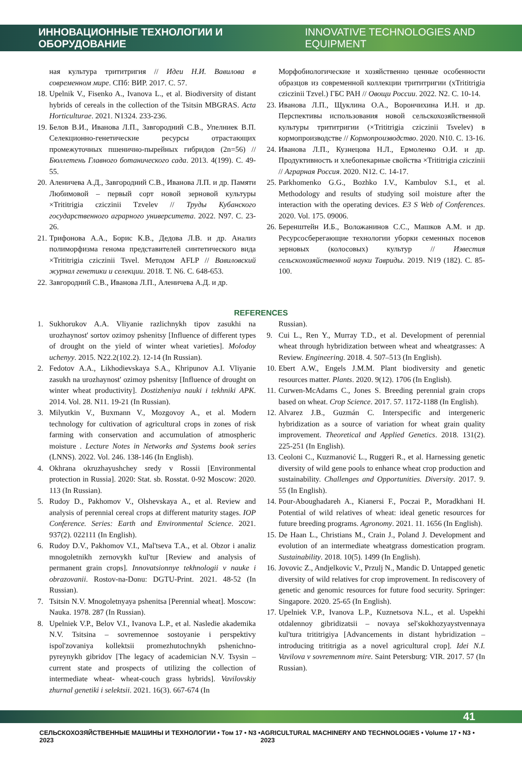ИННОВАЦИОННЫЕ ТЕХНОЛОГИИ И ОБОРУДОВАНИЕ INNOVATIVE TECHNOLOGIES AND EQUIPMENT
ная культура трититригия // Идеи Н.И. Вавилова в современном мире. СПб: ВИР. 2017. С. 57.
18. Upelnik V., Fisenko A., Ivanova L., et al. Biodiversity of distant hybrids of cereals in the collection of the Tsitsin MBGRAS. Acta Horticulturae. 2021. N1324. 233-236.
19. Белов В.И., Иванова Л.П., Завгородний С.В., Упелниек В.П. Селекционно-генетические ресурсы отрастающих промежуточных пшенично-пырейных гибридов (2n=56) // Бюллетень Главного ботанического сада. 2013. 4(199). С. 49-55.
20. Аленичева А.Д., Завгородний С.В., Иванова Л.П. и др. Памяти Любимовой – первый сорт новой зерновой культуры ×Trititrigia cziczinii Tzvelev // Труды Кубанского государственного аграрного университета. 2022. N97. С. 23-26.
21. Трифонова А.А., Борис К.В., Дедова Л.В. и др. Анализ полиморфизма генома представителей синтетического вида ×Trititrigia cziczinii Tsvel. Методом AFLP // Вавиловский журнал генетики и селекции. 2018. Т. N6. С. 648-653.
22. Завгородний С.В., Иванова Л.П., Аленичева А.Д. и др.
Морфобиологические и хозяйственно ценные особенности образцов из современной коллекции трититригии (хTrititrigia cziczinii Tzvel.) ГБС РАН // Овощи России. 2022. N2. С. 10-14.
23. Иванова Л.П., Щуклина О.А., Ворончихина И.Н. и др. Перспективы использования новой сельскохозяйственной культуры трититригии (×Trititrigia cziczinii Tsvelev) в кормопроизводстве // Кормопроизводство. 2020. N10. С. 13-16.
24. Иванова Л.П., Кузнецова Н.Л., Ермоленко О.И. и др. Продуктивность и хлебопекарные свойства ×Trititrigia cziczinii // Аграрная Россия. 2020. N12. С. 14-17.
25. Parkhomenko G.G., Bozhko I.V., Kambulov S.I., et al. Methodology and results of studying soil moisture after the interaction with the operating devices. E3 S Web of Conferences. 2020. Vol. 175. 09006.
26. Беренштейн И.Б., Воложанинов С.С., Машков А.М. и др. Ресурсосберегающие технологии уборки семенных посевов зерновых (колосовых) культур // Известия сельскохозяйственной науки Тавриды. 2019. N19 (182). С. 85-100.
REFERENCES
1. Sukhorukov A.A. Vliyanie razlichnykh tipov zasukhi na urozhaynost' sortov ozimoy pshenitsy [Influence of different types of drought on the yield of winter wheat varieties]. Molodoy uchenyy. 2015. N22.2(102.2). 12-14 (In Russian).
2. Fedotov A.A., Likhodievskaya S.A., Khripunov A.I. Vliyanie zasukh na urozhaynost' ozimoy pshenitsy [Influence of drought on winter wheat productivity]. Dostizheniya nauki i tekhniki APK. 2014. Vol. 28. N11. 19-21 (In Russian).
3. Milyutkin V., Buxmann V., Mozgovoy A., et al. Modern technology for cultivation of agricultural crops in zones of risk farming with conservation and accumulation of atmospheric moisture . Lecture Notes in Networks and Systems book series (LNNS). 2022. Vol. 246. 138-146 (In English).
4. Okhrana okruzhayushchey sredy v Rossii [Environmental protection in Russia]. 2020: Stat. sb. Rosstat. 0-92 Moscow: 2020. 113 (In Russian).
5. Rudoy D., Pakhomov V., Olshevskaya A., et al. Review and analysis of perennial cereal crops at different maturity stages. IOP Conference. Series: Earth and Environmental Science. 2021. 937(2). 022111 (In English).
6. Rudoy D.V., Pakhomov V.I., Mal'tseva T.A., et al. Obzor i analiz mnogoletnikh zernovykh kul'tur [Review and analysis of permanent grain crops]. Innovatsionnye tekhnologii v nauke i obrazovanii. Rostov-na-Donu: DGTU-Print. 2021. 48-52 (In Russian).
7. Tsitsin N.V. Mnogoletnyaya pshenitsa [Perennial wheat]. Moscow: Nauka. 1978. 287 (In Russian).
8. Upelniek V.P., Belov V.I., Ivanova L.P., et al. Nasledie akademika N.V. Tsitsina – sovremennoe sostoyanie i perspektivy ispol'zovaniya kollektsii promezhutochnykh pshenichno-pyreynykh gibridov [The legacy of academician N.V. Tsysin – current state and prospects of utilizing the collection of intermediate wheat- wheat-couch grass hybrids]. Vavilovskiy zhurnal genetiki i selektsii. 2021. 16(3). 667-674 (In
Russian).
9. Cui L., Ren Y., Murray T.D., et al. Development of perennial wheat through hybridization between wheat and wheatgrasses: A Review. Engineering. 2018. 4. 507–513 (In English).
10. Ebert A.W., Engels J.M.M. Plant biodiversity and genetic resources matter. Plants. 2020. 9(12). 1706 (In English).
11. Curwen-McAdams C., Jones S. Breeding perennial grain crops based on wheat. Crop Science. 2017. 57. 1172-1188 (In English).
12. Alvarez J.B., Guzmán C. Interspecific and intergeneric hybridization as a source of variation for wheat grain quality improvement. Theoretical and Applied Genetics. 2018. 131(2). 225-251 (In English).
13. Ceoloni C., Kuzmanović L., Ruggeri R., et al. Harnessing genetic diversity of wild gene pools to enhance wheat crop production and sustainability. Challenges and Opportunities. Diversity. 2017. 9. 55 (In English).
14. Pour-Aboughadareh A., Kianersi F., Poczai P., Moradkhani H. Potential of wild relatives of wheat: ideal genetic resources for future breeding programs. Agronomy. 2021. 11. 1656 (In English).
15. De Haan L., Christians M., Crain J., Poland J. Development and evolution of an intermediate wheatgrass domestication program. Sustainability. 2018. 10(5). 1499 (In English).
16. Jovovic Z., Andjelkovic V., Przulj N., Mandic D. Untapped genetic diversity of wild relatives for crop improvement. In rediscovery of genetic and genomic resources for future food security. Springer: Singapore. 2020. 25-65 (In English).
17. Upelniek V.P., Ivanova L.P., Kuznetsova N.L., et al. Uspekhi otdalennoy gibridizatsii – novaya sel'skokhozyaystvennaya kul'tura trititrigiya [Advancements in distant hybridization – introducing trititrigia as a novel agricultural crop]. Idei N.I. Vavilova v sovremennom mire. Saint Petersburg: VIR. 2017. 57 (In Russian).
41
СЕЛЬСКОХОЗЯЙСТВЕННЫЕ МАШИНЫ И ТЕХНОЛОГИИ • Том 17 • N3 • 2023 AGRICULTURAL MACHINERY AND TECHNOLOGIES • Volume 17 • N3 • 2023